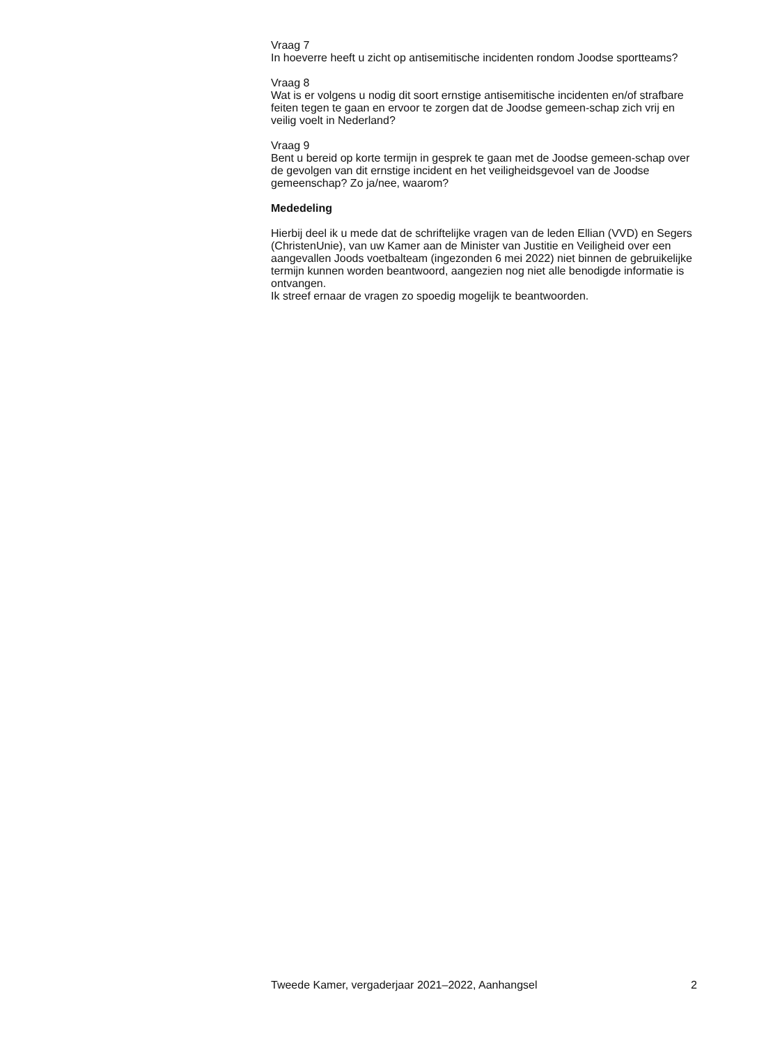Vraag 7
In hoeverre heeft u zicht op antisemitische incidenten rondom Joodse sportteams?
Vraag 8
Wat is er volgens u nodig dit soort ernstige antisemitische incidenten en/of strafbare feiten tegen te gaan en ervoor te zorgen dat de Joodse gemeen-schap zich vrij en veilig voelt in Nederland?
Vraag 9
Bent u bereid op korte termijn in gesprek te gaan met de Joodse gemeen-schap over de gevolgen van dit ernstige incident en het veiligheidsgevoel van de Joodse gemeenschap? Zo ja/nee, waarom?
Mededeling
Hierbij deel ik u mede dat de schriftelijke vragen van de leden Ellian (VVD) en Segers (ChristenUnie), van uw Kamer aan de Minister van Justitie en Veiligheid over een aangevallen Joods voetbalteam (ingezonden 6 mei 2022) niet binnen de gebruikelijke termijn kunnen worden beantwoord, aangezien nog niet alle benodigde informatie is ontvangen.
Ik streef ernaar de vragen zo spoedig mogelijk te beantwoorden.
Tweede Kamer, vergaderjaar 2021–2022, Aanhangsel 2